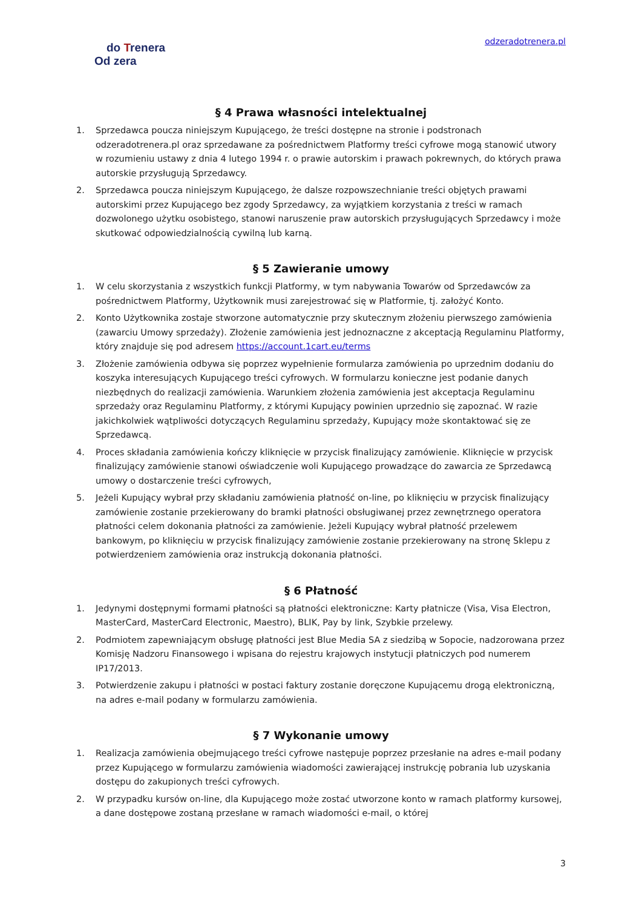do Trenera
Od zera
odzeradotrenera.pl
§ 4 Prawa własności intelektualnej
1. Sprzedawca poucza niniejszym Kupującego, że treści dostępne na stronie i podstronach odzeradotrenera.pl oraz sprzedawane za pośrednictwem Platformy treści cyfrowe mogą stanowić utwory w rozumieniu ustawy z dnia 4 lutego 1994 r. o prawie autorskim i prawach pokrewnych, do których prawa autorskie przysługują Sprzedawcy.
2. Sprzedawca poucza niniejszym Kupującego, że dalsze rozpowszechnianie treści objętych prawami autorskimi przez Kupującego bez zgody Sprzedawcy, za wyjątkiem korzystania z treści w ramach dozwolonego użytku osobistego, stanowi naruszenie praw autorskich przysługujących Sprzedawcy i może skutkować odpowiedzialnością cywilną lub karną.
§ 5 Zawieranie umowy
1. W celu skorzystania z wszystkich funkcji Platformy, w tym nabywania Towarów od Sprzedawców za pośrednictwem Platformy, Użytkownik musi zarejestrować się w Platformie, tj. założyć Konto.
2. Konto Użytkownika zostaje stworzone automatycznie przy skutecznym złożeniu pierwszego zamówienia (zawarciu Umowy sprzedaży). Złożenie zamówienia jest jednoznaczne z akceptacją Regulaminu Platformy, który znajduje się pod adresem https://account.1cart.eu/terms
3. Złożenie zamówienia odbywa się poprzez wypełnienie formularza zamówienia po uprzednim dodaniu do koszyka interesujących Kupującego treści cyfrowych. W formularzu konieczne jest podanie danych niezbędnych do realizacji zamówienia. Warunkiem złożenia zamówienia jest akceptacja Regulaminu sprzedaży oraz Regulaminu Platformy, z którymi Kupujący powinien uprzednio się zapoznać. W razie jakichkolwiek wątpliwości dotyczących Regulaminu sprzedaży, Kupujący może skontaktować się ze Sprzedawcą.
4. Proces składania zamówienia kończy kliknięcie w przycisk finalizujący zamówienie. Kliknięcie w przycisk finalizujący zamówienie stanowi oświadczenie woli Kupującego prowadzące do zawarcia ze Sprzedawcą umowy o dostarczenie treści cyfrowych,
5. Jeżeli Kupujący wybrał przy składaniu zamówienia płatność on-line, po kliknięciu w przycisk finalizujący zamówienie zostanie przekierowany do bramki płatności obsługiwanej przez zewnętrznego operatora płatności celem dokonania płatności za zamówienie. Jeżeli Kupujący wybrał płatność przelewem bankowym, po kliknięciu w przycisk finalizujący zamówienie zostanie przekierowany na stronę Sklepu z potwierdzeniem zamówienia oraz instrukcją dokonania płatności.
§ 6 Płatność
1. Jedynymi dostępnymi formami płatności są płatności elektroniczne: Karty płatnicze (Visa, Visa Electron, MasterCard, MasterCard Electronic, Maestro), BLIK, Pay by link, Szybkie przelewy.
2. Podmiotem zapewniającym obsługę płatności jest Blue Media SA z siedzibą w Sopocie, nadzorowana przez Komisję Nadzoru Finansowego i wpisana do rejestru krajowych instytucji płatniczych pod numerem IP17/2013.
3. Potwierdzenie zakupu i płatności w postaci faktury zostanie doręczone Kupującemu drogą elektroniczną, na adres e-mail podany w formularzu zamówienia.
§ 7 Wykonanie umowy
1. Realizacja zamówienia obejmującego treści cyfrowe następuje poprzez przesłanie na adres e-mail podany przez Kupującego w formularzu zamówienia wiadomości zawierającej instrukcję pobrania lub uzyskania dostępu do zakupionych treści cyfrowych.
2. W przypadku kursów on-line, dla Kupującego może zostać utworzone konto w ramach platformy kursowej, a dane dostępowe zostaną przesłane w ramach wiadomości e-mail, o której
3